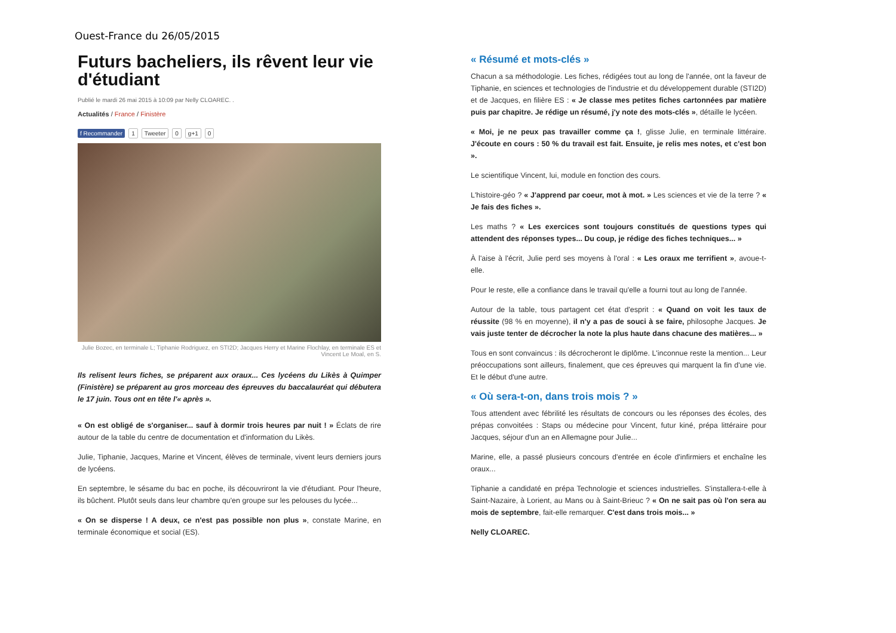Ouest-France du 26/05/2015
Futurs bacheliers, ils rêvent leur vie d'étudiant
Publié le mardi 26 mai 2015 à 10:09 par Nelly CLOAREC. .
Actualités / France / Finistère
f Recommander 1 Tweeter 0 g+1 0
Julie Bozec, en terminale L; Tiphanie Rodriguez, en STI2D; Jacques Herry et Marine Flochlay, en terminale ES et Vincent Le Moal, en S.
Ils relisent leurs fiches, se préparent aux oraux... Ces lycéens du Likès à Quimper (Finistère) se préparent au gros morceau des épreuves du baccalauréat qui débutera le 17 juin. Tous ont en tête l'« après ».
« On est obligé de s'organiser... sauf à dormir trois heures par nuit ! » Éclats de rire autour de la table du centre de documentation et d'information du Likès.
Julie, Tiphanie, Jacques, Marine et Vincent, élèves de terminale, vivent leurs derniers jours de lycéens.
En septembre, le sésame du bac en poche, ils découvriront la vie d'étudiant. Pour l'heure, ils bûchent. Plutôt seuls dans leur chambre qu'en groupe sur les pelouses du lycée...
« On se disperse ! A deux, ce n'est pas possible non plus », constate Marine, en terminale économique et social (ES).
« Résumé et mots-clés »
Chacun a sa méthodologie. Les fiches, rédigées tout au long de l'année, ont la faveur de Tiphanie, en sciences et technologies de l'industrie et du développement durable (STI2D) et de Jacques, en filière ES : « Je classe mes petites fiches cartonnées par matière puis par chapitre. Je rédige un résumé, j'y note des mots-clés », détaille le lycéen.
« Moi, je ne peux pas travailler comme ça !, glisse Julie, en terminale littéraire. J'écoute en cours : 50 % du travail est fait. Ensuite, je relis mes notes, et c'est bon ».
Le scientifique Vincent, lui, module en fonction des cours.
L'histoire-géo ? « J'apprend par coeur, mot à mot. » Les sciences et vie de la terre ? « Je fais des fiches ».
Les maths ? « Les exercices sont toujours constitués de questions types qui attendent des réponses types... Du coup, je rédige des fiches techniques... »
À l'aise à l'écrit, Julie perd ses moyens à l'oral : « Les oraux me terrifient », avoue-t-elle.
Pour le reste, elle a confiance dans le travail qu'elle a fourni tout au long de l'année.
Autour de la table, tous partagent cet état d'esprit : « Quand on voit les taux de réussite (98 % en moyenne), il n'y a pas de souci à se faire, philosophe Jacques. Je vais juste tenter de décrocher la note la plus haute dans chacune des matières... »
Tous en sont convaincus : ils décrocheront le diplôme. L'inconnue reste la mention... Leur préoccupations sont ailleurs, finalement, que ces épreuves qui marquent la fin d'une vie. Et le début d'une autre.
« Où sera-t-on, dans trois mois ? »
Tous attendent avec fébrilité les résultats de concours ou les réponses des écoles, des prépas convoitées : Staps ou médecine pour Vincent, futur kiné, prépa littéraire pour Jacques, séjour d'un an en Allemagne pour Julie...
Marine, elle, a passé plusieurs concours d'entrée en école d'infirmiers et enchaîne les oraux...
Tiphanie a candidaté en prépa Technologie et sciences industrielles. S'installera-t-elle à Saint-Nazaire, à Lorient, au Mans ou à Saint-Brieuc ? « On ne sait pas où l'on sera au mois de septembre, fait-elle remarquer. C'est dans trois mois... »
Nelly CLOAREC.